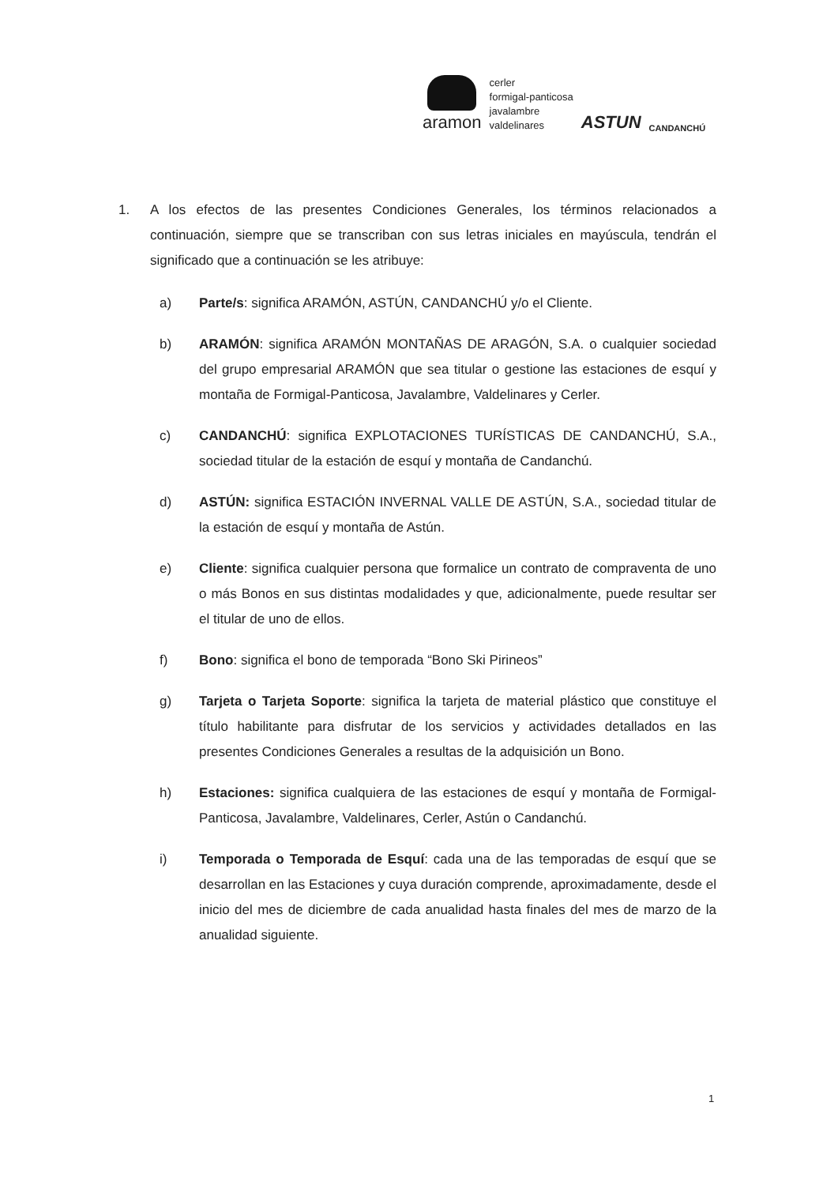aramon
cerler
formigal-panticosa
javalambre
valdelinares
ASTUN
CANDANCHÚ
1. A los efectos de las presentes Condiciones Generales, los términos relacionados a continuación, siempre que se transcriban con sus letras iniciales en mayúscula, tendrán el significado que a continuación se les atribuye:
a) Parte/s: significa ARAMÓN, ASTÚN, CANDANCHÚ y/o el Cliente.
b) ARAMÓN: significa ARAMÓN MONTAÑAS DE ARAGÓN, S.A. o cualquier sociedad del grupo empresarial ARAMÓN que sea titular o gestione las estaciones de esquí y montaña de Formigal-Panticosa, Javalambre, Valdelinares y Cerler.
c) CANDANCHÚ: significa EXPLOTACIONES TURÍSTICAS DE CANDANCHÚ, S.A., sociedad titular de la estación de esquí y montaña de Candanchú.
d) ASTÚN: significa ESTACIÓN INVERNAL VALLE DE ASTÚN, S.A., sociedad titular de la estación de esquí y montaña de Astún.
e) Cliente: significa cualquier persona que formalice un contrato de compraventa de uno o más Bonos en sus distintas modalidades y que, adicionalmente, puede resultar ser el titular de uno de ellos.
f) Bono: significa el bono de temporada “Bono Ski Pirineos”
g) Tarjeta o Tarjeta Soporte: significa la tarjeta de material plástico que constituye el título habilitante para disfrutar de los servicios y actividades detallados en las presentes Condiciones Generales a resultas de la adquisición un Bono.
h) Estaciones: significa cualquiera de las estaciones de esquí y montaña de Formigal-Panticosa, Javalambre, Valdelinares, Cerler, Astún o Candanchú.
i) Temporada o Temporada de Esquí: cada una de las temporadas de esquí que se desarrollan en las Estaciones y cuya duración comprende, aproximadamente, desde el inicio del mes de diciembre de cada anualidad hasta finales del mes de marzo de la anualidad siguiente.
1